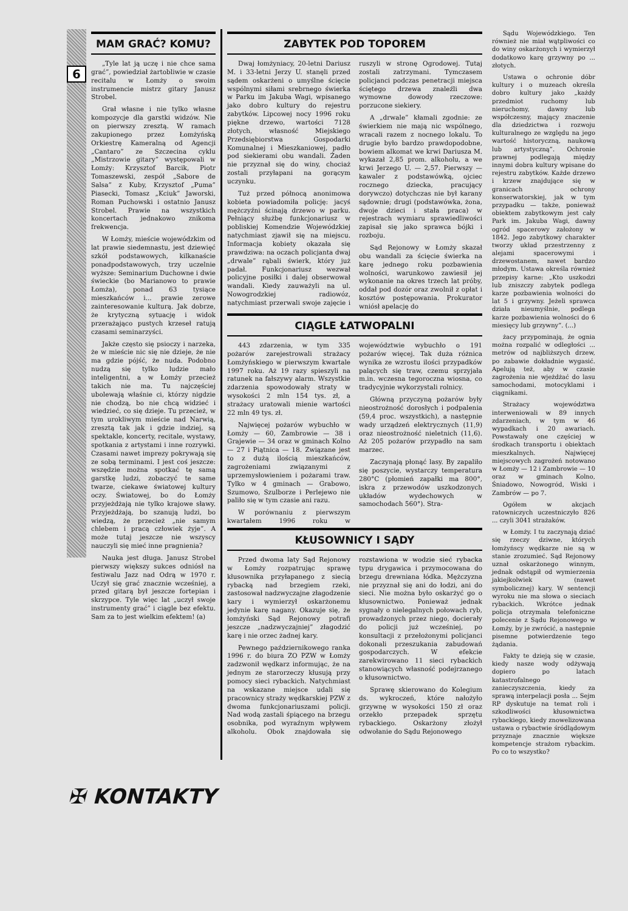6
MAM GRAĆ? KOMU?
„Tyle lat ją uczę i nie chce sama grać”, powiedział żartobliwie w czasie recitalu w Łomży o swoim instrumencie mistrz gitary Janusz Strobel.
Grał własne i nie tylko własne kompozycje dla garstki widzów. Nie on pierwszy zresztą. W ramach zakupionego przez Łomżyńską Orkiestrę Kameralną od Agencji „Cantaro” ze Szczecina cyklu „Mistrzowie gitary” występowali w Łomży: Krzysztof Barcik, Piotr Tomaszewski, zespół „Sabore de Salsa” z Kuby, Krzysztof „Puma” Piasecki, Tomasz „Kciuk” Jaworski, Roman Puchowski i ostatnio Janusz Strobel. Prawie na wszystkich koncertach jednakowo znikoma frekwencja.
W Łomży, mieście wojewódzkim od lat prawie siedemnastu, jest dziewięć szkół podstawowych, kilkanaście ponadpodstawowych, trzy uczelnie wyższe: Seminarium Duchowne i dwie świeckie (bo Marianowo to prawie Łomża), ponad 63 tysiące mieszkańców i... prawie zerowe zainteresowanie kulturą. Jak dobrze, że krytyczną sytuację i widok przerażająco pustych krzeseł ratują czasami seminarzyści.
Jakże często się psioczy i narzeka, że w mieście nic się nie dzieje, że nie ma gdzie pójść, że nuda. Podobno nudzą się tylko ludzie mało inteligentni, a w Łomży przecież takich nie ma. Tu najczęściej ubolewają właśnie ci, którzy nigdzie nie chodzą, bo nie chcą widzieć i wiedzieć, co się dzieje. Tu przecież, w tym urokliwym mieście nad Narwią, zresztą tak jak i gdzie indziej, są spektakle, koncerty, recitale, wystawy, spotkania z artystami i inne rozrywki. Czasami nawet imprezy pokrywają się ze sobą terminami. I jest coś jeszcze: wszędzie można spotkać tę samą garstkę ludzi, zobaczyć te same twarze, ciekawe światowej kultury oczy. Światowej, bo do Łomży przyjeżdżają nie tylko krajowe sławy. Przyjeżdżają, bo szanują ludzi, bo wiedzą, że przecież „nie samym chlebem i pracą człowiek żyje”. A może tutaj jeszcze nie wszyscy nauczyli się mieć inne pragnienia?
Nauka jest długa. Janusz Strobel pierwszy większy sukces odniósł na festiwalu Jazz nad Odrą w 1970 r. Uczył się grać znacznie wcześniej, a przed gitarą był jeszcze fortepian i skrzypce. Tyle więc lat „uczył swoje instrumenty grać” i ciągle bez efektu. Sam za to jest wielkim efektem! (a)
ZABYTEK POD TOPOREM
Dwaj łomżyniacy, 20-letni Dariusz M. i 33-letni Jerzy U. stanęli przed sądem oskarżeni o umyślne ścięcie wspólnymi siłami srebrnego świerka w Parku im Jakuba Wagi, wpisanego jako dobro kultury do rejestru zabytków. Lipcowej nocy 1996 roku piękne drzewo, wartości 7128 złotych, własność Miejskiego Przedsiębiorstwa Gospodarki Komunalnej i Mieszkaniowej, padło pod siekierami obu wandali. Żaden nie przyznał się do winy, chociaż zostali przyłapani na gorącym uczynku.
Tuż przed północą anonimowa kobieta powiadomiła policję: jacyś mężczyźni ścinają drzewo w parku. Pełniący służbę funkcjonariusz w pobliskiej Komendzie Wojewódzkiej natychmiast zjawił się na miejscu. Informacja kobiety okazała się prawdziwa: na oczach policjanta dwaj „drwale” rąbali świerk, który już padał. Funkcjonariusz wezwał policyjne posiłki i dalej obserwował wandali. Kiedy zauważyli na ul. Nowogrodzkiej radiowóz, natychmiast przerwali swoje zajęcie i ruszyli w stronę Ogrodowej. Tutaj zostali zatrzymani. Tymczasem policjanci podczas penetracji miejsca ściętego drzewa znaleźli dwa wymowne dowody rzeczowe: porzucone siekiery.
A „drwale” kłamali zgodnie: ze świerkiem nie mają nic wspólnego, wracali razem z nocnego lokalu. To drugie było bardzo prawdopodobne, bowiem alkomat we krwi Dariusza M. wykazał 2,85 prom. alkoholu, a we krwi Jerzego U. — 2,57. Pierwszy — kawaler z podstawówką, ojciec rocznego dziecka, pracujący dorywczo) dotychczas nie był karany sądownie; drugi (podstawówka, żona, dwoje dzieci i stała praca) w rejestrach wymiaru sprawiedliwości zapisał się jako sprawca bójki i rozboju.
Sąd Rejonowy w Łomży skazał obu wandali za ścięcie świerka na karę jednego roku pozbawienia wolności, warunkowo zawiesił jej wykonanie na okres trzech lat próby, oddał pod dozór oraz zwolnił z opłat i kosztów postępowania. Prokurator wniósł apelację do
CIĄGLE ŁATWOPALNI
443 zdarzenia, w tym 335 pożarów zarejestrowali strażacy Łomżyńskiego w pierwszym kwartale 1997 roku. Aż 19 razy spieszyli na ratunek na fałszywy alarm. Wszystkie zdarzenia spowodowały straty w wysokości 2 mln 154 tys. zł, a strażacy uratowali mienie wartości 22 mln 49 tys. zł.
Najwięcej pożarów wybuchło w Łomży — 60, Zambrowie — 38 i Grajewie — 34 oraz w gminach Kolno — 27 i Piątnica — 18. Związane jest to z dużą ilością mieszkańców, zagrożeniami związanymi z uprzemysłowieniem i pożarami traw. Tylko w 4 gminach — Grabowo, Szumowo, Szulborze i Perlejewo nie paliło się w tym czasie ani razu.
W porównaniu z pierwszym kwartałem 1996 roku w województwie wybuchło o 191 pożarów więcej. Tak duża różnica wynika ze wzrostu ilości przypadków palących się traw, czemu sprzyjała m.in. wczesna tegoroczna wiosna, co tradycyjnie wykorzystali rolnicy.
Główną przyczyną pożarów były nieostrożność dorosłych i podpalenia (59,4 proc. wszystkich), a następnie wady urządzeń elektrycznych (11,9) oraz nieostrożność nieletnich (11,6). Aż 205 pożarów przypadło na sam marzec.
Zaczynają płonąć lasy. By zapaliło się poszycie, wystarczy temperatura 280°C (płomień zapałki ma 800°, iskra z przewodów uszkodzonych układów wydechowych w samochodach 560°). Stra-
KŁUSOWNICY I SĄDY
Przed dwoma laty Sąd Rejonowy w Łomży rozpatrując sprawę kłusownika przyłapanego z siecią rybacką nad brzegiem rzeki, zastosował nadzwyczajne złagodzenie kary i wymierzył oskarżonemu jedynie karę nagany. Okazuje się, że łomżyński Sąd Rejonowy potrafi jeszcze „nadzwyczajniej” złagodzić karę i nie orzec żadnej kary.
Pewnego październikowego ranka 1996 r. do biura ZO PZW w Łomży zadzwonił wędkarz informując, że na jednym ze starorzeczy kłusują przy pomocy sieci rybackich. Natychmiast na wskazane miejsce udali się pracownicy straży wędkarskiej PZW z dwoma funkcjonariuszami policji. Nad wodą zastali śpiącego na brzegu osobnika, pod wyraźnym wpływem alkoholu. Obok znajdowała się rozstawiona w wodzie sieć rybacka typu drygawica i przymocowana do brzegu drewniana łódka. Mężczyzna nie przyznał się ani do łodzi, ani do sieci. Nie można było oskarżyć go o kłusownictwo. Ponieważ jednak sygnały o nielegalnych połowach ryb, prowadzonych przez niego, docierały do policji już wcześniej, po konsultacji z przełożonymi policjanci dokonali przeszukania zabudowań gospodarczych. W efekcie zarekwirowano 11 sieci rybackich stanowiących własność podejrzanego o kłusownictwo.
Sprawę skierowano do Kolegium ds. wykroczeń, które nałożyło grzywnę w wysokości 150 zł oraz orzekło przepadek sprzętu rybackiego. Oskarżony złożył odwołanie do Sądu Rejonowego
Sądu Wojewódzkiego. Ten również nie miał wątpliwości co do winy oskarżonych i wymierzył dodatkowo karę grzywny po ... złotych.
Ustawa o ochronie dóbr kultury i o muzeach określa dobro kultury jako „każdy przedmiot ruchomy lub nieruchomy, dawny lub współczesny, mający znaczenie dla dziedzictwa i rozwoju kulturalnego ze względu na jego wartość historyczną, naukową lub artystyczną”. Ochronie prawnej podlegają między innymi dobra kultury wpisane do rejestru zabytków. Każde drzewo i krzew znajdujące się w granicach ochrony konserwatorskiej, jak w tym przypadku — także, ponieważ obiektem zabytkowym jest cały Park im. Jakuba Wagi, dawny ogród spacerowy założony w 1842. Jego zabytkowy charakter tworzy układ przestrzenny z alejami spacerowymi i drzewostanem, nawet bardzo młodym. Ustawa określa również przepisy karne: „Kto uszkodzi lub zniszczy zabytek podlega karze pozbawienia wolności do lat 5 i grzywny. Jeżeli sprawca działa nieumyślnie, podlega karze pozbawienia wolności do 6 miesięcy lub grzywny”. (...)
żacy przypominają, że ognia można rozpalić w odległości ... metrów od najbliższych drzew, po zabawie dokładnie wygasić. Apelują też, aby w czasie zagrożenia nie wjeżdżać do lasu samochodami, motocyklami i ciągnikami.
Strażacy województwa interweniowali w 89 innych zdarzeniach, w tym w 46 wypadkach i 20 awariach. Powstawały one częściej w środkach transportu i obiektach mieszkalnych. Najwięcej miejscowych zagrożeń notowano w Łomży — 12 i Zambrowie — 10 oraz w gminach Kolno, Śniadowo, Nowogród, Wiski i Zambrów — po 7.
Ogółem w akcjach ratowniczych uczestniczyło 826 ... czyli 3041 strażaków.
w Łomży. I tu zaczynają dziać się rzeczy dziwne, których łomżyńscy wędkarze nie są w stanie zrozumieć. Sąd Rejonowy uznał oskarżonego winnym, jednak odstąpił od wymierzenia jakiejkolwiek (nawet symbolicznej) kary. W sentencji wyroku nie ma słowa o sieciach rybackich. Wkrótce jednak policja otrzymała telefoniczne polecenie z Sądu Rejonowego w Łomży, by je zwrócić, a następnie pisemne potwierdzenie tego żądania.
Fakty te dzieją się w czasie, kiedy nasze wody odżywają dopiero po latach katastrofalnego zanieczyszczenia, kiedy za sprawą interpelacji posła ... Sejm RP dyskutuje na temat roli i szkodliwości kłusownictwa rybackiego, kiedy znowelizowana ustawa o rybactwie śródlądowym przyznaje znacznie większe kompetencje strażom rybackim. Po co to wszystko?
✠ KONTAKTY